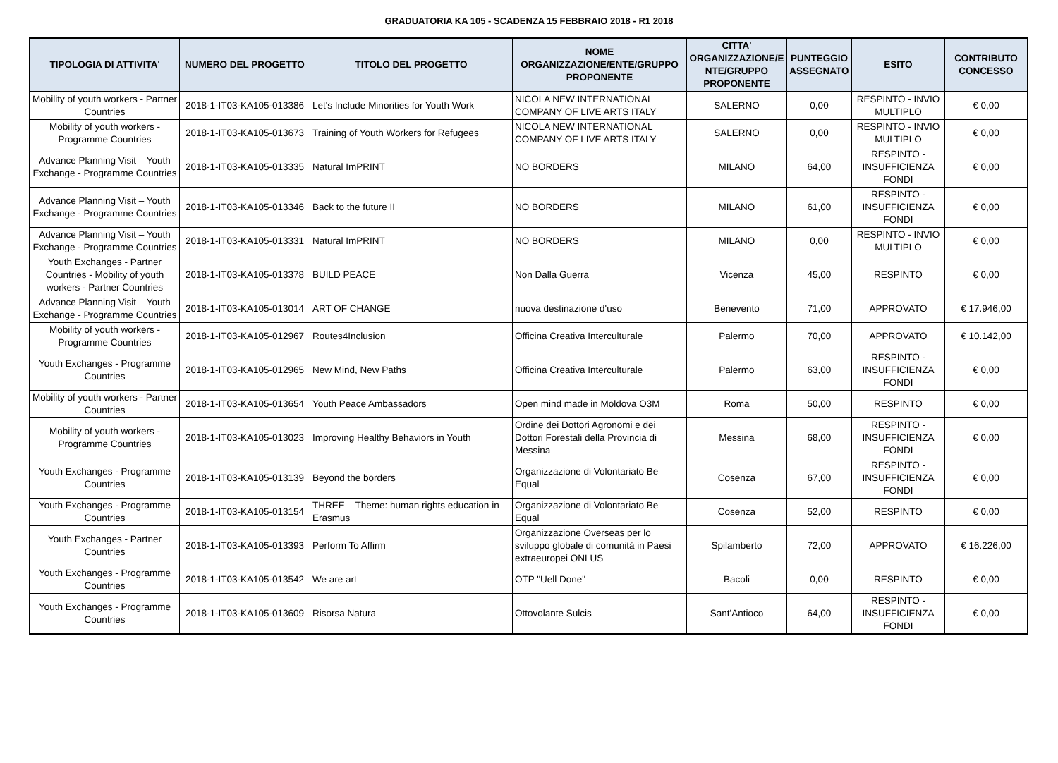GRADUATORIA KA 105 - SCADENZA 15 FEBBRAIO 2018 - R1 2018
| TIPOLOGIA DI ATTIVITA' | NUMERO DEL PROGETTO | TITOLO DEL PROGETTO | NOME ORGANIZZAZIONE/ENTE/GRUPPO PROPONENTE | CITTA' ORGANIZZAZIONE/E NTE/GRUPPO PROPONENTE | PUNTEGGIO ASSEGNATO | ESITO | CONTRIBUTO CONCESSO |
| --- | --- | --- | --- | --- | --- | --- | --- |
| Mobility of youth workers - Partner Countries | 2018-1-IT03-KA105-013386 | Let's Include Minorities for Youth Work | NICOLA NEW INTERNATIONAL COMPANY OF LIVE ARTS ITALY | SALERNO | 0,00 | RESPINTO - INVIO MULTIPLO | € 0,00 |
| Mobility of youth workers - Programme Countries | 2018-1-IT03-KA105-013673 | Training of Youth Workers for Refugees | NICOLA NEW INTERNATIONAL COMPANY OF LIVE ARTS ITALY | SALERNO | 0,00 | RESPINTO - INVIO MULTIPLO | € 0,00 |
| Advance Planning Visit – Youth Exchange - Programme Countries | 2018-1-IT03-KA105-013335 | Natural ImPRINT | NO BORDERS | MILANO | 64,00 | RESPINTO - INSUFFICIENZA FONDI | € 0,00 |
| Advance Planning Visit – Youth Exchange - Programme Countries | 2018-1-IT03-KA105-013346 | Back to the future II | NO BORDERS | MILANO | 61,00 | RESPINTO - INSUFFICIENZA FONDI | € 0,00 |
| Advance Planning Visit – Youth Exchange - Programme Countries | 2018-1-IT03-KA105-013331 | Natural ImPRINT | NO BORDERS | MILANO | 0,00 | RESPINTO - INVIO MULTIPLO | € 0,00 |
| Youth Exchanges - Partner Countries - Mobility of youth workers - Partner Countries | 2018-1-IT03-KA105-013378 | BUILD PEACE | Non Dalla Guerra | Vicenza | 45,00 | RESPINTO | € 0,00 |
| Advance Planning Visit – Youth Exchange - Programme Countries | 2018-1-IT03-KA105-013014 | ART OF CHANGE | nuova destinazione d'uso | Benevento | 71,00 | APPROVATO | € 17.946,00 |
| Mobility of youth workers - Programme Countries | 2018-1-IT03-KA105-012967 | Routes4Inclusion | Officina Creativa Interculturale | Palermo | 70,00 | APPROVATO | € 10.142,00 |
| Youth Exchanges - Programme Countries | 2018-1-IT03-KA105-012965 | New Mind, New Paths | Officina Creativa Interculturale | Palermo | 63,00 | RESPINTO - INSUFFICIENZA FONDI | € 0,00 |
| Mobility of youth workers - Partner Countries | 2018-1-IT03-KA105-013654 | Youth Peace Ambassadors | Open mind made in Moldova O3M | Roma | 50,00 | RESPINTO | € 0,00 |
| Mobility of youth workers - Programme Countries | 2018-1-IT03-KA105-013023 | Improving Healthy Behaviors in Youth | Ordine dei Dottori Agronomi e dei Dottori Forestali della Provincia di Messina | Messina | 68,00 | RESPINTO - INSUFFICIENZA FONDI | € 0,00 |
| Youth Exchanges - Programme Countries | 2018-1-IT03-KA105-013139 | Beyond the borders | Organizzazione di Volontariato Be Equal | Cosenza | 67,00 | RESPINTO - INSUFFICIENZA FONDI | € 0,00 |
| Youth Exchanges - Programme Countries | 2018-1-IT03-KA105-013154 | THREE – Theme: human rights education in Erasmus | Organizzazione di Volontariato Be Equal | Cosenza | 52,00 | RESPINTO | € 0,00 |
| Youth Exchanges - Partner Countries | 2018-1-IT03-KA105-013393 | Perform To Affirm | Organizzazione Overseas per lo sviluppo globale di comunità in Paesi extraeuropei ONLUS | Spilamberto | 72,00 | APPROVATO | € 16.226,00 |
| Youth Exchanges - Programme Countries | 2018-1-IT03-KA105-013542 | We are art | OTP "Uell Done" | Bacoli | 0,00 | RESPINTO | € 0,00 |
| Youth Exchanges - Programme Countries | 2018-1-IT03-KA105-013609 | Risorsa Natura | Ottovolante Sulcis | Sant'Antioco | 64,00 | RESPINTO - INSUFFICIENZA FONDI | € 0,00 |